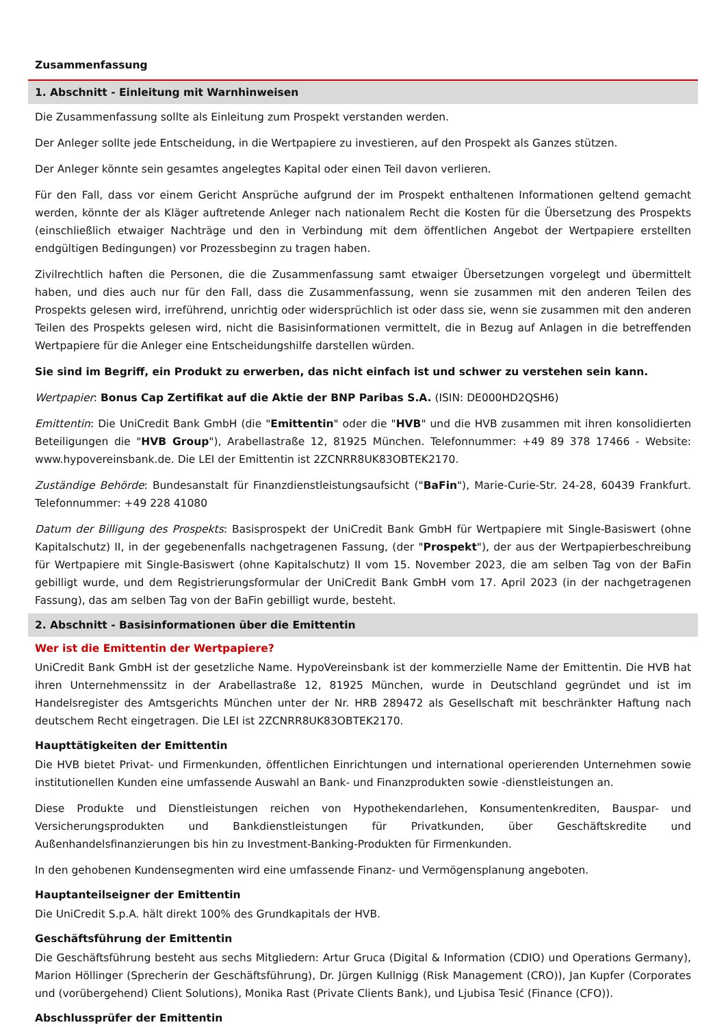Zusammenfassung
1. Abschnitt - Einleitung mit Warnhinweisen
Die Zusammenfassung sollte als Einleitung zum Prospekt verstanden werden.
Der Anleger sollte jede Entscheidung, in die Wertpapiere zu investieren, auf den Prospekt als Ganzes stützen.
Der Anleger könnte sein gesamtes angelegtes Kapital oder einen Teil davon verlieren.
Für den Fall, dass vor einem Gericht Ansprüche aufgrund der im Prospekt enthaltenen Informationen geltend gemacht werden, könnte der als Kläger auftretende Anleger nach nationalem Recht die Kosten für die Übersetzung des Prospekts (einschließlich etwaiger Nachträge und den in Verbindung mit dem öffentlichen Angebot der Wertpapiere erstellten endgültigen Bedingungen) vor Prozessbeginn zu tragen haben.
Zivilrechtlich haften die Personen, die die Zusammenfassung samt etwaiger Übersetzungen vorgelegt und übermittelt haben, und dies auch nur für den Fall, dass die Zusammenfassung, wenn sie zusammen mit den anderen Teilen des Prospekts gelesen wird, irreführend, unrichtig oder widersprüchlich ist oder dass sie, wenn sie zusammen mit den anderen Teilen des Prospekts gelesen wird, nicht die Basisinformationen vermittelt, die in Bezug auf Anlagen in die betreffenden Wertpapiere für die Anleger eine Entscheidungshilfe darstellen würden.
Sie sind im Begriff, ein Produkt zu erwerben, das nicht einfach ist und schwer zu verstehen sein kann.
Wertpapier: Bonus Cap Zertifikat auf die Aktie der BNP Paribas S.A. (ISIN: DE000HD2QSH6)
Emittentin: Die UniCredit Bank GmbH (die "Emittentin" oder die "HVB" und die HVB zusammen mit ihren konsolidierten Beteiligungen die "HVB Group"), Arabellastraße 12, 81925 München. Telefonnummer: +49 89 378 17466 - Website: www.hypovereinsbank.de. Die LEI der Emittentin ist 2ZCNRR8UK83OBTEK2170.
Zuständige Behörde: Bundesanstalt für Finanzdienstleistungsaufsicht ("BaFin"), Marie-Curie-Str. 24-28, 60439 Frankfurt. Telefonnummer: +49 228 41080
Datum der Billigung des Prospekts: Basisprospekt der UniCredit Bank GmbH für Wertpapiere mit Single-Basiswert (ohne Kapitalschutz) II, in der gegebenenfalls nachgetragenen Fassung, (der "Prospekt"), der aus der Wertpapierbeschreibung für Wertpapiere mit Single-Basiswert (ohne Kapitalschutz) II vom 15. November 2023, die am selben Tag von der BaFin gebilligt wurde, und dem Registrierungsformular der UniCredit Bank GmbH vom 17. April 2023 (in der nachgetragenen Fassung), das am selben Tag von der BaFin gebilligt wurde, besteht.
2. Abschnitt - Basisinformationen über die Emittentin
Wer ist die Emittentin der Wertpapiere?
UniCredit Bank GmbH ist der gesetzliche Name. HypoVereinsbank ist der kommerzielle Name der Emittentin. Die HVB hat ihren Unternehmenssitz in der Arabellastraße 12, 81925 München, wurde in Deutschland gegründet und ist im Handelsregister des Amtsgerichts München unter der Nr. HRB 289472 als Gesellschaft mit beschränkter Haftung nach deutschem Recht eingetragen. Die LEI ist 2ZCNRR8UK83OBTEK2170.
Haupttätigkeiten der Emittentin
Die HVB bietet Privat- und Firmenkunden, öffentlichen Einrichtungen und international operierenden Unternehmen sowie institutionellen Kunden eine umfassende Auswahl an Bank- und Finanzprodukten sowie -dienstleistungen an.
Diese Produkte und Dienstleistungen reichen von Hypothekendarlehen, Konsumentenkrediten, Bauspar- und Versicherungsprodukten und Bankdienstleistungen für Privatkunden, über Geschäftskredite und Außenhandelsfinanzierungen bis hin zu Investment-Banking-Produkten für Firmenkunden.
In den gehobenen Kundensegmenten wird eine umfassende Finanz- und Vermögensplanung angeboten.
Hauptanteilseigner der Emittentin
Die UniCredit S.p.A. hält direkt 100% des Grundkapitals der HVB.
Geschäftsführung der Emittentin
Die Geschäftsführung besteht aus sechs Mitgliedern: Artur Gruca (Digital & Information (CDIO) und Operations Germany), Marion Höllinger (Sprecherin der Geschäftsführung), Dr. Jürgen Kullnigg (Risk Management (CRO)), Jan Kupfer (Corporates und (vorübergehend) Client Solutions), Monika Rast (Private Clients Bank), und Ljubisa Tesić (Finance (CFO)).
Abschlussprüfer der Emittentin